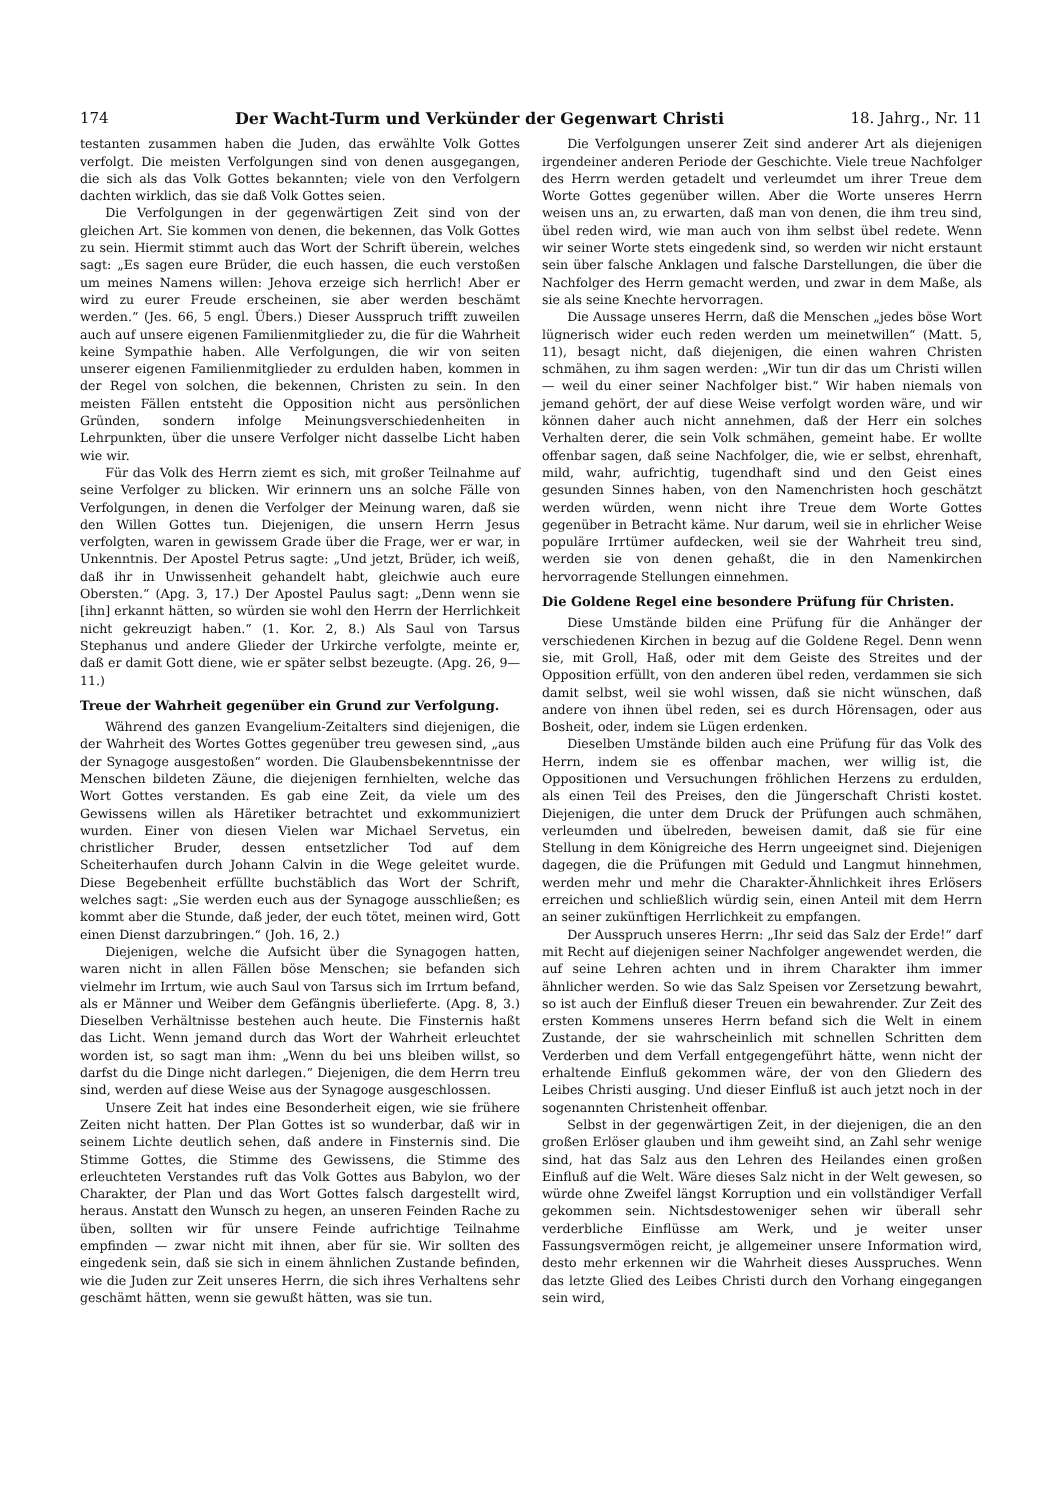174 Der Wacht-Turm und Verkünder der Gegenwart Christi 18. Jahrg., Nr. 11
testanten zusammen haben die Juden, das erwählte Volk Gottes verfolgt. Die meisten Verfolgungen sind von denen ausgegangen, die sich als das Volk Gottes bekannten; viele von den Verfolgern dachten wirklich, das sie daß Volk Gottes seien.
Die Verfolgungen in der gegenwärtigen Zeit sind von der gleichen Art. Sie kommen von denen, die bekennen, das Volk Gottes zu sein. Hiermit stimmt auch das Wort der Schrift überein, welches sagt: „Es sagen eure Brüder, die euch hassen, die euch verstoßen um meines Namens willen: Jehova erzeige sich herrlich! Aber er wird zu eurer Freude erscheinen, sie aber werden beschämt werden.“ (Jes. 66, 5 engl. Übers.) Dieser Ausspruch trifft zuweilen auch auf unsere eigenen Familienmitglieder zu, die für die Wahrheit keine Sympathie haben. Alle Verfolgungen, die wir von seiten unserer eigenen Familienmitglieder zu erdulden haben, kommen in der Regel von solchen, die bekennen, Christen zu sein. In den meisten Fällen entsteht die Opposition nicht aus persönlichen Gründen, sondern infolge Meinungsverschiedenheiten in Lehrpunkten, über die unsere Verfolger nicht dasselbe Licht haben wie wir.
Für das Volk des Herrn ziemt es sich, mit großer Teilnahme auf seine Verfolger zu blicken. Wir erinnern uns an solche Fälle von Verfolgungen, in denen die Verfolger der Meinung waren, daß sie den Willen Gottes tun. Diejenigen, die unsern Herrn Jesus verfolgten, waren in gewissem Grade über die Frage, wer er war, in Unkenntnis. Der Apostel Petrus sagte: „Und jetzt, Brüder, ich weiß, daß ihr in Unwissenheit gehandelt habt, gleichwie auch eure Obersten.“ (Apg. 3, 17.) Der Apostel Paulus sagt: „Denn wenn sie [ihn] erkannt hätten, so würden sie wohl den Herrn der Herrlichkeit nicht gekreuzigt haben.“ (1. Kor. 2, 8.) Als Saul von Tarsus Stephanus und andere Glieder der Urkirche verfolgte, meinte er, daß er damit Gott diene, wie er später selbst bezeugte. (Apg. 26, 9—11.)
Treue der Wahrheit gegenüber ein Grund zur Verfolgung.
Während des ganzen Evangelium-Zeitalters sind diejenigen, die der Wahrheit des Wortes Gottes gegenüber treu gewesen sind, „aus der Synagoge ausgestoßen“ worden. Die Glaubensbekenntnisse der Menschen bildeten Zäune, die diejenigen fernhielten, welche das Wort Gottes verstanden. Es gab eine Zeit, da viele um des Gewissens willen als Häretiker betrachtet und exkommuniziert wurden. Einer von diesen Vielen war Michael Servetus, ein christlicher Bruder, dessen entsetzlicher Tod auf dem Scheiterhaufen durch Johann Calvin in die Wege geleitet wurde. Diese Begebenheit erfüllte buchstäblich das Wort der Schrift, welches sagt: „Sie werden euch aus der Synagoge ausschließen; es kommt aber die Stunde, daß jeder, der euch tötet, meinen wird, Gott einen Dienst darzubringen.“ (Joh. 16, 2.)
Diejenigen, welche die Aufsicht über die Synagogen hatten, waren nicht in allen Fällen böse Menschen; sie befanden sich vielmehr im Irrtum, wie auch Saul von Tarsus sich im Irrtum befand, als er Männer und Weiber dem Gefängnis überlieferte. (Apg. 8, 3.) Dieselben Verhältnisse bestehen auch heute. Die Finsternis haßt das Licht. Wenn jemand durch das Wort der Wahrheit erleuchtet worden ist, so sagt man ihm: „Wenn du bei uns bleiben willst, so darfst du die Dinge nicht darlegen.“ Diejenigen, die dem Herrn treu sind, werden auf diese Weise aus der Synagoge ausgeschlossen.
Unsere Zeit hat indes eine Besonderheit eigen, wie sie frühere Zeiten nicht hatten. Der Plan Gottes ist so wunderbar, daß wir in seinem Lichte deutlich sehen, daß andere in Finsternis sind. Die Stimme Gottes, die Stimme des Gewissens, die Stimme des erleuchteten Verstandes ruft das Volk Gottes aus Babylon, wo der Charakter, der Plan und das Wort Gottes falsch dargestellt wird, heraus. Anstatt den Wunsch zu hegen, an unseren Feinden Rache zu üben, sollten wir für unsere Feinde aufrichtige Teilnahme empfinden — zwar nicht mit ihnen, aber für sie. Wir sollten des eingedenk sein, daß sie sich in einem ähnlichen Zustande befinden, wie die Juden zur Zeit unseres Herrn, die sich ihres Verhaltens sehr geschämt hätten, wenn sie gewußt hätten, was sie tun.
Die Verfolgungen unserer Zeit sind anderer Art als diejenigen irgendeiner anderen Periode der Geschichte. Viele treue Nachfolger des Herrn werden getadelt und verleumdet um ihrer Treue dem Worte Gottes gegenüber willen. Aber die Worte unseres Herrn weisen uns an, zu erwarten, daß man von denen, die ihm treu sind, übel reden wird, wie man auch von ihm selbst übel redete. Wenn wir seiner Worte stets eingedenk sind, so werden wir nicht erstaunt sein über falsche Anklagen und falsche Darstellungen, die über die Nachfolger des Herrn gemacht werden, und zwar in dem Maße, als sie als seine Knechte hervorragen.
Die Aussage unseres Herrn, daß die Menschen „jedes böse Wort lügnerisch wider euch reden werden um meinetwillen“ (Matt. 5, 11), besagt nicht, daß diejenigen, die einen wahren Christen schmähen, zu ihm sagen werden: „Wir tun dir das um Christi willen — weil du einer seiner Nachfolger bist.“ Wir haben niemals von jemand gehört, der auf diese Weise verfolgt worden wäre, und wir können daher auch nicht annehmen, daß der Herr ein solches Verhalten derer, die sein Volk schmähen, gemeint habe. Er wollte offenbar sagen, daß seine Nachfolger, die, wie er selbst, ehrenhaft, mild, wahr, aufrichtig, tugendhaft sind und den Geist eines gesunden Sinnes haben, von den Namenchristen hoch geschätzt werden würden, wenn nicht ihre Treue dem Worte Gottes gegenüber in Betracht käme. Nur darum, weil sie in ehrlicher Weise populäre Irrtümer aufdecken, weil sie der Wahrheit treu sind, werden sie von denen gehaßt, die in den Namenkirchen hervorragende Stellungen einnehmen.
Die Goldene Regel eine besondere Prüfung für Christen.
Diese Umstände bilden eine Prüfung für die Anhänger der verschiedenen Kirchen in bezug auf die Goldene Regel. Denn wenn sie, mit Groll, Haß, oder mit dem Geiste des Streites und der Opposition erfüllt, von den anderen übel reden, verdammen sie sich damit selbst, weil sie wohl wissen, daß sie nicht wünschen, daß andere von ihnen übel reden, sei es durch Hörensagen, oder aus Bosheit, oder, indem sie Lügen erdenken.
Dieselben Umstände bilden auch eine Prüfung für das Volk des Herrn, indem sie es offenbar machen, wer willig ist, die Oppositionen und Versuchungen fröhlichen Herzens zu erdulden, als einen Teil des Preises, den die Jüngerschaft Christi kostet. Diejenigen, die unter dem Druck der Prüfungen auch schmähen, verleumden und übelreden, beweisen damit, daß sie für eine Stellung in dem Königreiche des Herrn ungeeignet sind. Diejenigen dagegen, die die Prüfungen mit Geduld und Langmut hinnehmen, werden mehr und mehr die Charakter-Ähnlichkeit ihres Erlösers erreichen und schließlich würdig sein, einen Anteil mit dem Herrn an seiner zukünftigen Herrlichkeit zu empfangen.
Der Ausspruch unseres Herrn: „Ihr seid das Salz der Erde!“ darf mit Recht auf diejenigen seiner Nachfolger angewendet werden, die auf seine Lehren achten und in ihrem Charakter ihm immer ähnlicher werden. So wie das Salz Speisen vor Zersetzung bewahrt, so ist auch der Einfluß dieser Treuen ein bewahrender. Zur Zeit des ersten Kommens unseres Herrn befand sich die Welt in einem Zustande, der sie wahrscheinlich mit schnellen Schritten dem Verderben und dem Verfall entgegengeführt hätte, wenn nicht der erhaltende Einfluß gekommen wäre, der von den Gliedern des Leibes Christi ausging. Und dieser Einfluß ist auch jetzt noch in der sogenannten Christenheit offenbar.
Selbst in der gegenwärtigen Zeit, in der diejenigen, die an den großen Erlöser glauben und ihm geweiht sind, an Zahl sehr wenige sind, hat das Salz aus den Lehren des Heilandes einen großen Einfluß auf die Welt. Wäre dieses Salz nicht in der Welt gewesen, so würde ohne Zweifel längst Korruption und ein vollständiger Verfall gekommen sein. Nichtsdestoweniger sehen wir überall sehr verderbliche Einflüsse am Werk, und je weiter unser Fassungsvermögen reicht, je allgemeiner unsere Information wird, desto mehr erkennen wir die Wahrheit dieses Ausspruches. Wenn das letzte Glied des Leibes Christi durch den Vorhang eingegangen sein wird,